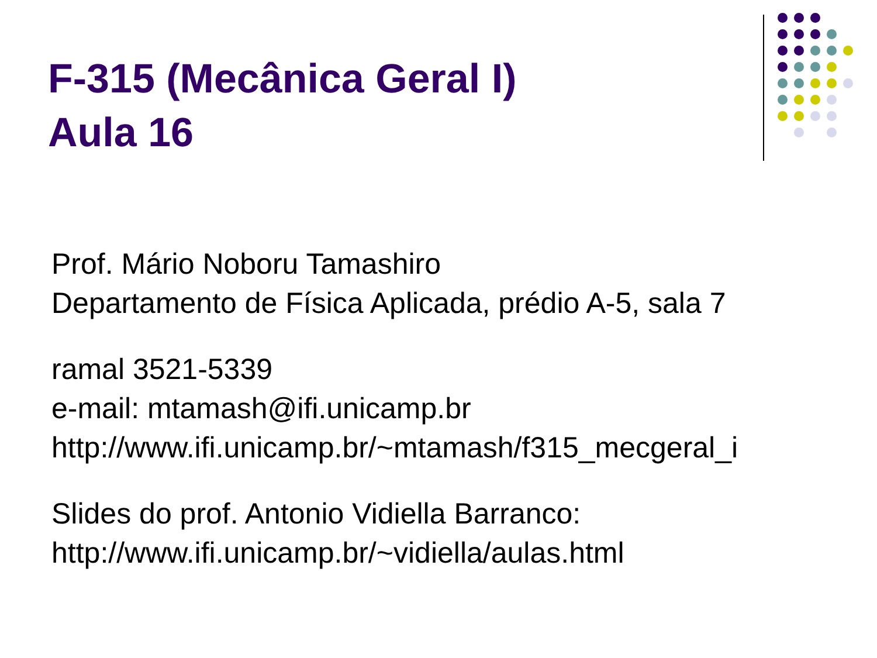F-315 (Mecânica Geral I)
Aula 16
Prof. Mário Noboru Tamashiro
Departamento de Física Aplicada, prédio A-5, sala 7
ramal 3521-5339
e-mail: mtamash@ifi.unicamp.br
http://www.ifi.unicamp.br/~mtamash/f315_mecgeral_i
Slides do prof. Antonio Vidiella Barranco:
http://www.ifi.unicamp.br/~vidiella/aulas.html